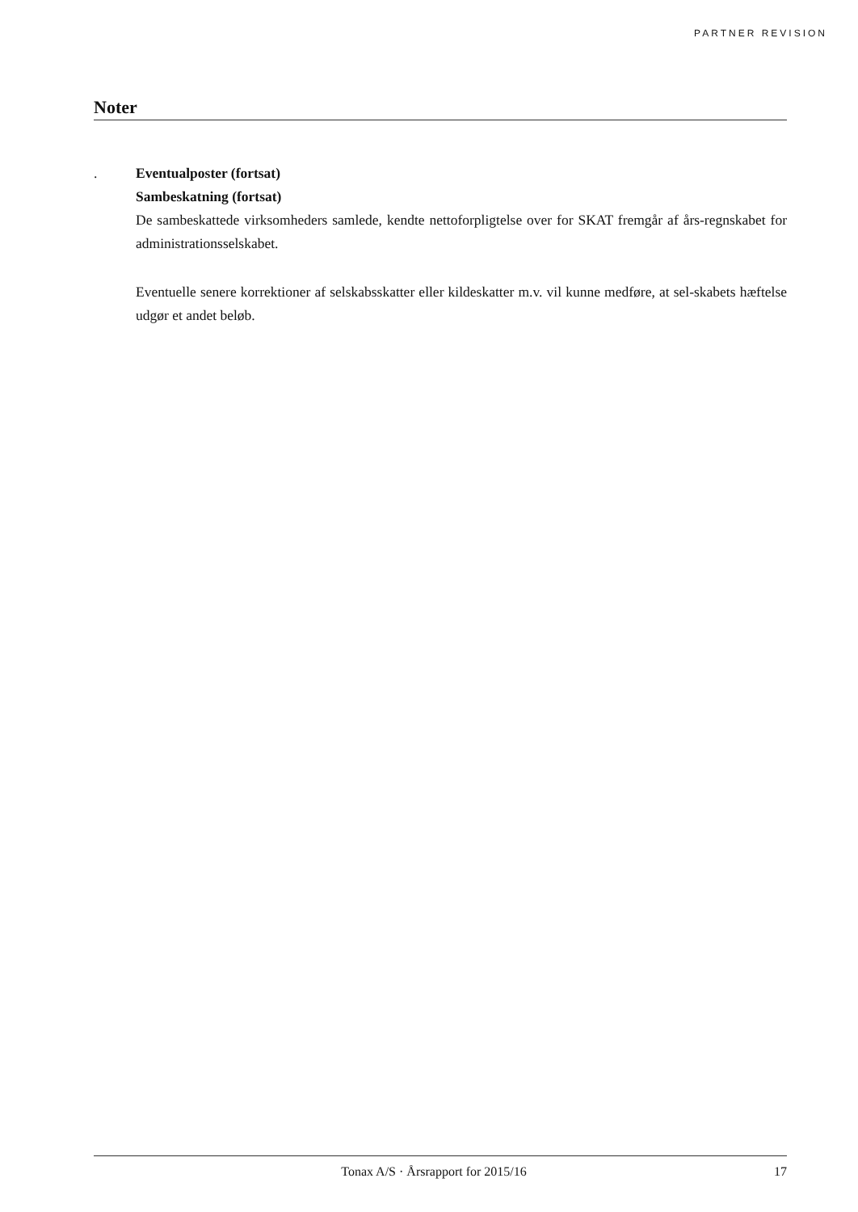PARTNER REVISION
Noter
. Eventualposter (fortsat)
Sambeskatning (fortsat)
De sambeskattede virksomheders samlede, kendte nettoforpligtelse over for SKAT fremgår af års-regnskabet for administrationsselskabet.
Eventuelle senere korrektioner af selskabsskatter eller kildeskatter m.v. vil kunne medføre, at sel-skabets hæftelse udgør et andet beløb.
Tonax A/S · Årsrapport for 2015/16
17